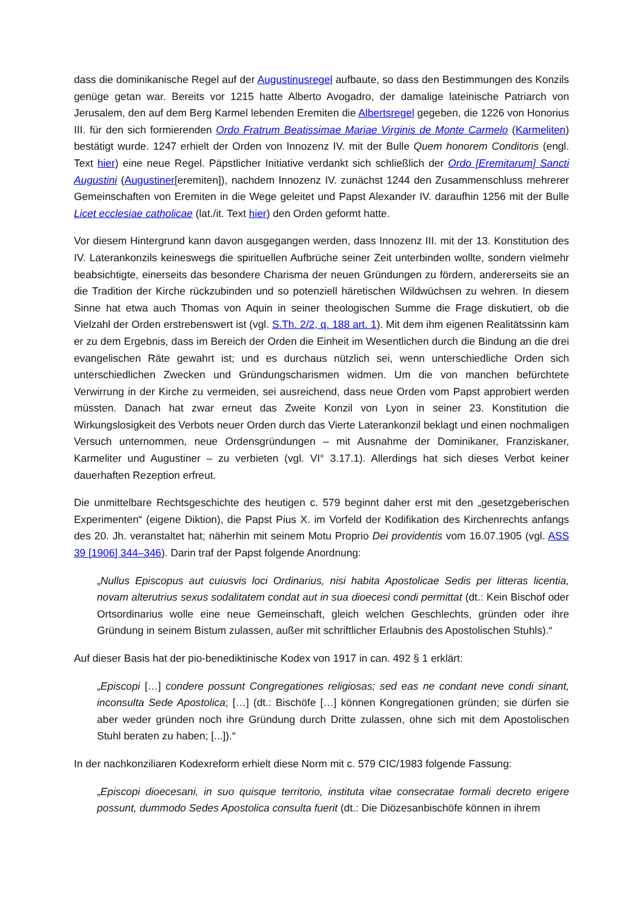dass die dominikanische Regel auf der Augustinusregel aufbaute, so dass den Bestimmungen des Konzils genüge getan war. Bereits vor 1215 hatte Alberto Avogadro, der damalige lateinische Patriarch von Jerusalem, den auf dem Berg Karmel lebenden Eremiten die Albertsregel gegeben, die 1226 von Honorius III. für den sich formierenden Ordo Fratrum Beatissimae Mariae Virginis de Monte Carmelo (Karmeliten) bestätigt wurde. 1247 erhielt der Orden von Innozenz IV. mit der Bulle Quem honorem Conditoris (engl. Text hier) eine neue Regel. Päpstlicher Initiative verdankt sich schließlich der Ordo [Eremitarum] Sancti Augustini (Augustiner[eremiten]), nachdem Innozenz IV. zunächst 1244 den Zusammenschluss mehrerer Gemeinschaften von Eremiten in die Wege geleitet und Papst Alexander IV. daraufhin 1256 mit der Bulle Licet ecclesiae catholicae (lat./it. Text hier) den Orden geformt hatte.
Vor diesem Hintergrund kann davon ausgegangen werden, dass Innozenz III. mit der 13. Konstitution des IV. Laterankonzils keineswegs die spirituellen Aufbrüche seiner Zeit unterbinden wollte, sondern vielmehr beabsichtigte, einerseits das besondere Charisma der neuen Gründungen zu fördern, andererseits sie an die Tradition der Kirche rückzubinden und so potenziell häretischen Wildwüchsen zu wehren. In diesem Sinne hat etwa auch Thomas von Aquin in seiner theologischen Summe die Frage diskutiert, ob die Vielzahl der Orden erstrebenswert ist (vgl. S.Th. 2/2, q. 188 art. 1). Mit dem ihm eigenen Realitätssinn kam er zu dem Ergebnis, dass im Bereich der Orden die Einheit im Wesentlichen durch die Bindung an die drei evangelischen Räte gewahrt ist; und es durchaus nützlich sei, wenn unterschiedliche Orden sich unterschiedlichen Zwecken und Gründungscharismen widmen. Um die von manchen befürchtete Verwirrung in der Kirche zu vermeiden, sei ausreichend, dass neue Orden vom Papst approbiert werden müssten. Danach hat zwar erneut das Zweite Konzil von Lyon in seiner 23. Konstitution die Wirkungslosigkeit des Verbots neuer Orden durch das Vierte Laterankonzil beklagt und einen nochmaligen Versuch unternommen, neue Ordensgründungen – mit Ausnahme der Dominikaner, Franziskaner, Karmeliter und Augustiner – zu verbieten (vgl. VI° 3.17.1). Allerdings hat sich dieses Verbot keiner dauerhaften Rezeption erfreut.
Die unmittelbare Rechtsgeschichte des heutigen c. 579 beginnt daher erst mit den „gesetzgeberischen Experimenten“ (eigene Diktion), die Papst Pius X. im Vorfeld der Kodifikation des Kirchenrechts anfangs des 20. Jh. veranstaltet hat; näherhin mit seinem Motu Proprio Dei providentis vom 16.07.1905 (vgl. ASS 39 [1906] 344–346). Darin traf der Papst folgende Anordnung:
„Nullus Episcopus aut cuiusvis loci Ordinarius, nisi habita Apostolicae Sedis per litteras licentia, novam alterutrius sexus sodalitatem condat aut in sua dioecesi condi permittat (dt.: Kein Bischof oder Ortsordinarius wolle eine neue Gemeinschaft, gleich welchen Geschlechts, gründen oder ihre Gründung in seinem Bistum zulassen, außer mit schriftlicher Erlaubnis des Apostolischen Stuhls).“
Auf dieser Basis hat der pio-benediktinische Kodex von 1917 in can. 492 § 1 erklärt:
„Episcopi […] condere possunt Congregationes religiosas; sed eas ne condant neve condi sinant, inconsulta Sede Apostolica; […] (dt.: Bischöfe […] können Kongregationen gründen; sie dürfen sie aber weder gründen noch ihre Gründung durch Dritte zulassen, ohne sich mit dem Apostolischen Stuhl beraten zu haben; [...]).“
In der nachkonziliaren Kodexreform erhielt diese Norm mit c. 579 CIC/1983 folgende Fassung:
„Episcopi dioecesani, in suo quisque territorio, instituta vitae consecratae formali decreto erigere possunt, dummodo Sedes Apostolica consulta fuerit (dt.: Die Diözesanbischöfe können in ihrem